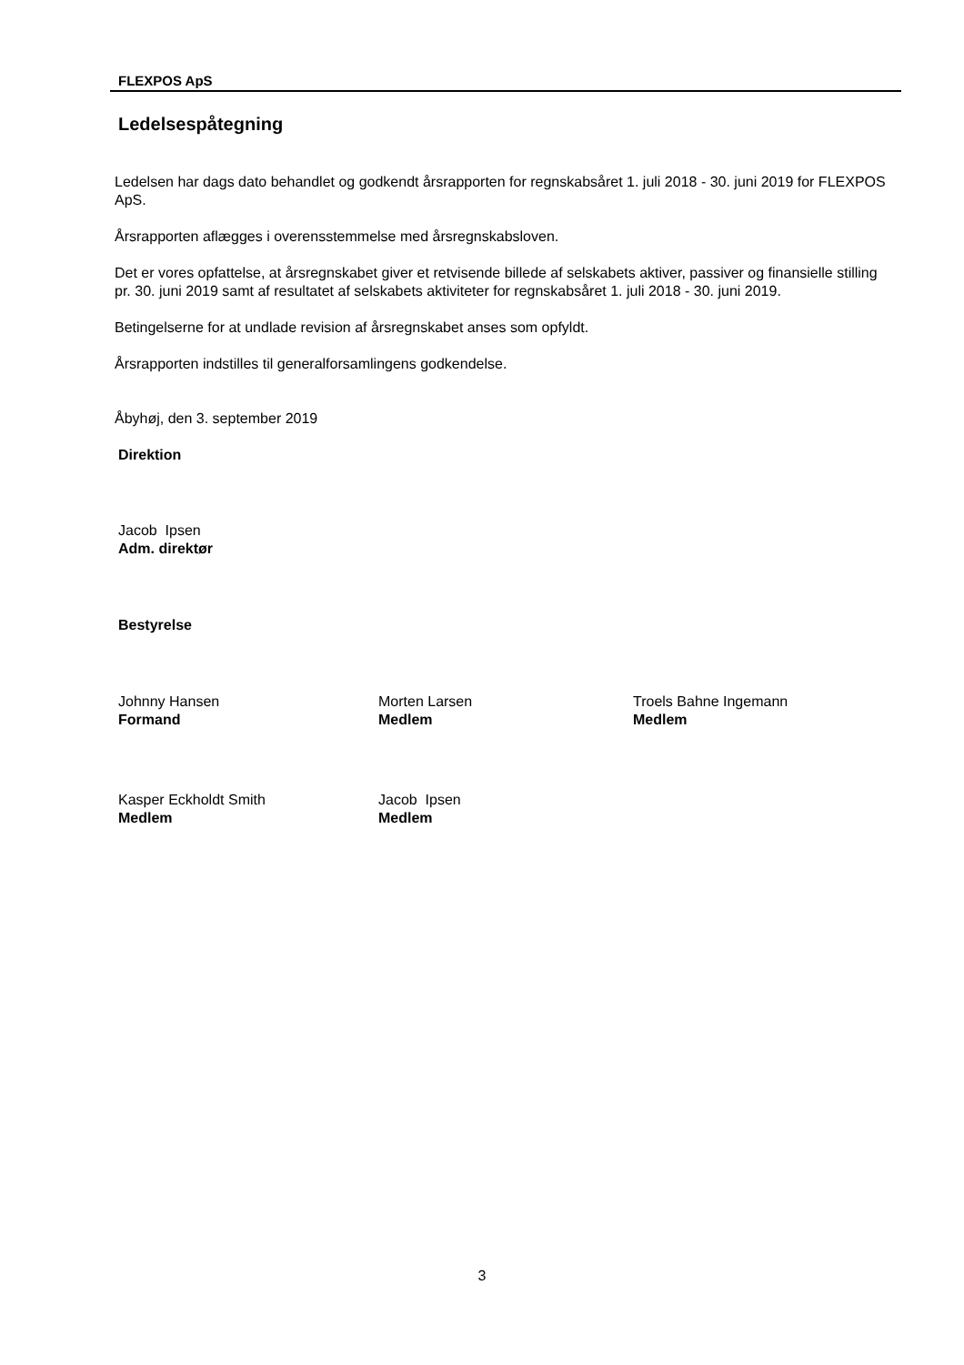FLEXPOS ApS
Ledelsespåtegning
Ledelsen har dags dato behandlet og godkendt årsrapporten for regnskabsåret 1. juli 2018 - 30. juni 2019 for FLEXPOS ApS.
Årsrapporten aflægges i overensstemmelse med årsregnskabsloven.
Det er vores opfattelse, at årsregnskabet giver et retvisende billede af selskabets aktiver, passiver og finansielle stilling pr. 30. juni 2019 samt af resultatet af selskabets aktiviteter for regnskabsåret 1. juli 2018 - 30. juni 2019.
Betingelserne for at undlade revision af årsregnskabet anses som opfyldt.
Årsrapporten indstilles til generalforsamlingens godkendelse.
Åbyhøj, den 3. september 2019
Direktion
Jacob Ipsen
Adm. direktør
Bestyrelse
Johnny Hansen
Formand
Morten Larsen
Medlem
Troels Bahne Ingemann
Medlem
Kasper Eckholdt Smith
Medlem
Jacob Ipsen
Medlem
3